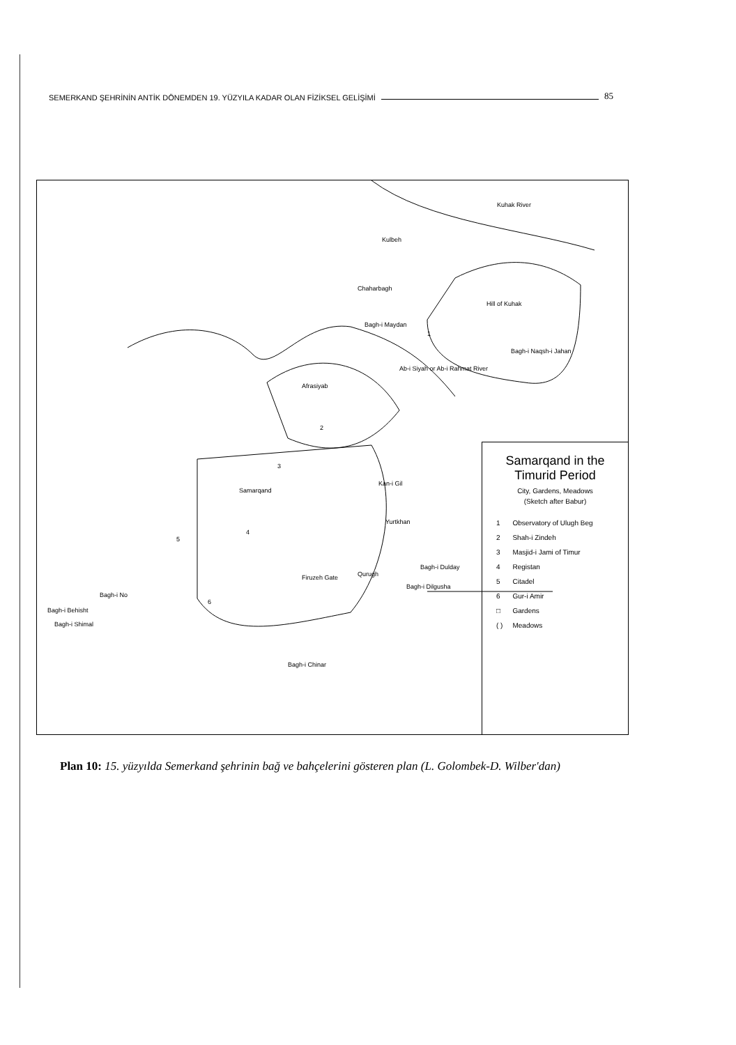SEMERKAND ŞEHRİNİN ANTİK DÖNEMDEN 19. YÜZYILA KADAR OLAN FİZİKSEL GELİŞİMİ 85
Kulbeh
Kuhak River
Chaharbagh
Hill of Kuhak
Bagh-i Maydan
1
Bagh-i Naqsh-i Jahan
Ab-i Siyah or Ab-i Rahmat River
Afrasiyab
2
3
Samarqand
Kan-i Gil
Yurtkhan
4
5
Bagh-i Dulday
Qurugh Firuzeh Gate
Bagh-i Dilgusha
Bagh-i No
6
Bagh-i Behisht
Bagh-i Shimal
Bagh-i Chinar
Samarqand in the Timurid Period
City, Gardens, Meadows
(Sketch after Babur)
| 1 | Observatory of Ulugh Beg |
| 2 | Shah-i Zindeh |
| 3 | Masjid-i Jami of Timur |
| 4 | Registan |
| 5 | Citadel |
| 6 | Gur-i Amir |
| □ | Gardens |
| ( ) | Meadows |
Plan 10: 15. yüzyılda Semerkand şehrinin bağ ve bahçelerini gösteren plan (L. Golombek-D. Wilber'dan)